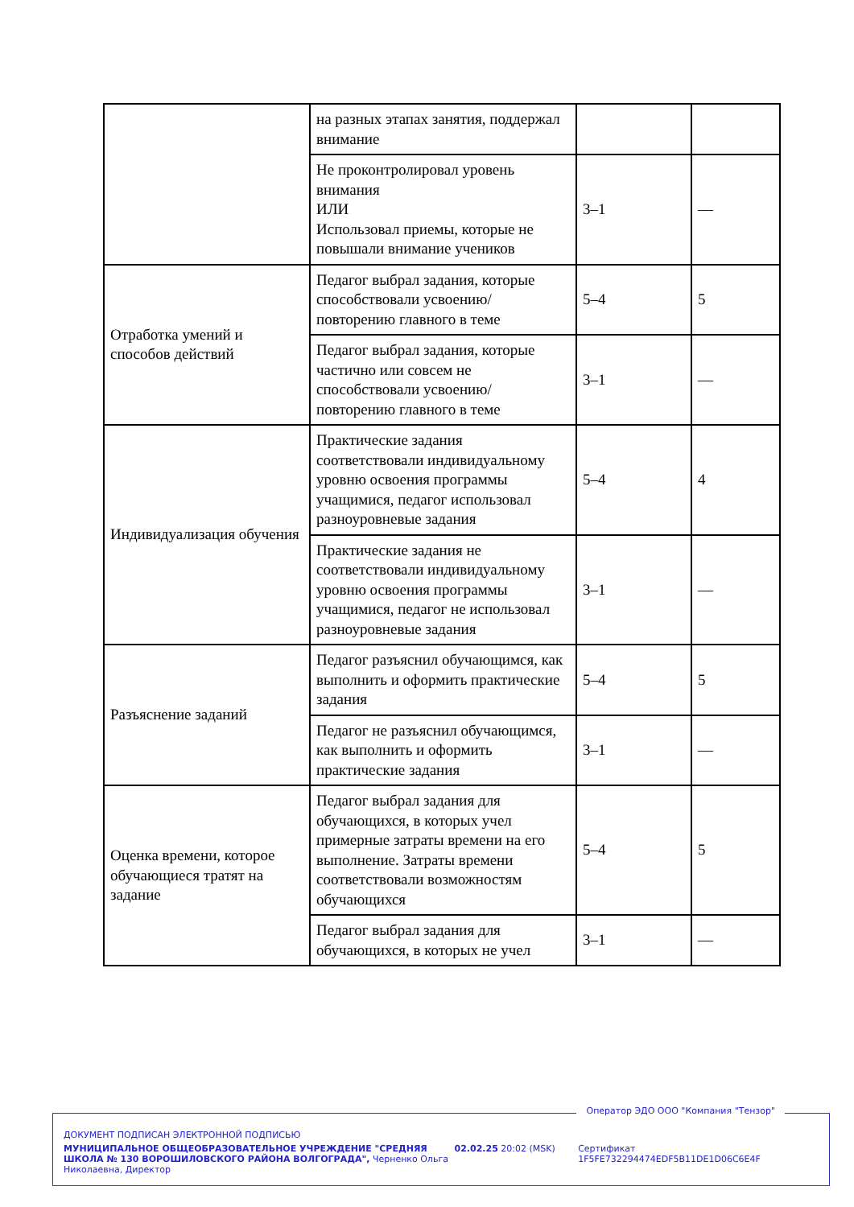| | на разных этапах занятия, поддержал внимание | | |
| | Не проконтролировал уровень внимания ИЛИ Использовал приемы, которые не повышали внимание учеников | 3–1 | — |
| Отработка умений и способов действий | Педагог выбрал задания, которые способствовали усвоению/повторению главного в теме | 5–4 | 5 |
| | Педагог выбрал задания, которые частично или совсем не способствовали усвоению/повторению главного в теме | 3–1 | — |
| Индивидуализация обучения | Практические задания соответствовали индивидуальному уровню освоения программы учащимися, педагог использовал разноуровневые задания | 5–4 | 4 |
| | Практические задания не соответствовали индивидуальному уровню освоения программы учащимися, педагог не использовал разноуровневые задания | 3–1 | — |
| Разъяснение заданий | Педагог разъяснил обучающимся, как выполнить и оформить практические задания | 5–4 | 5 |
| | Педагог не разъяснил обучающимся, как выполнить и оформить практические задания | 3–1 | — |
| Оценка времени, которое обучающиеся тратят на задание | Педагог выбрал задания для обучающихся, в которых учел примерные затраты времени на его выполнение. Затраты времени соответствовали возможностям обучающихся | 5–4 | 5 |
| | Педагог выбрал задания для обучающихся, в которых не учел | 3–1 | — |
Оператор ЭДО ООО "Компания "Тензор"
ДОКУМЕНТ ПОДПИСАН ЭЛЕКТРОННОЙ ПОДПИСЬЮ
МУНИЦИПАЛЬНОЕ ОБЩЕОБРАЗОВАТЕЛЬНОЕ УЧРЕЖДЕНИЕ "СРЕДНЯЯ ШКОЛА № 130 ВОРОШИЛОВСКОГО РАЙОНА ВОЛГОГРАДА", Черненко Ольга Николаевна, Директор
02.02.25 20:02 (MSK) Сертификат 1F5FE732294474EDF5B11DE1D06C6E4F